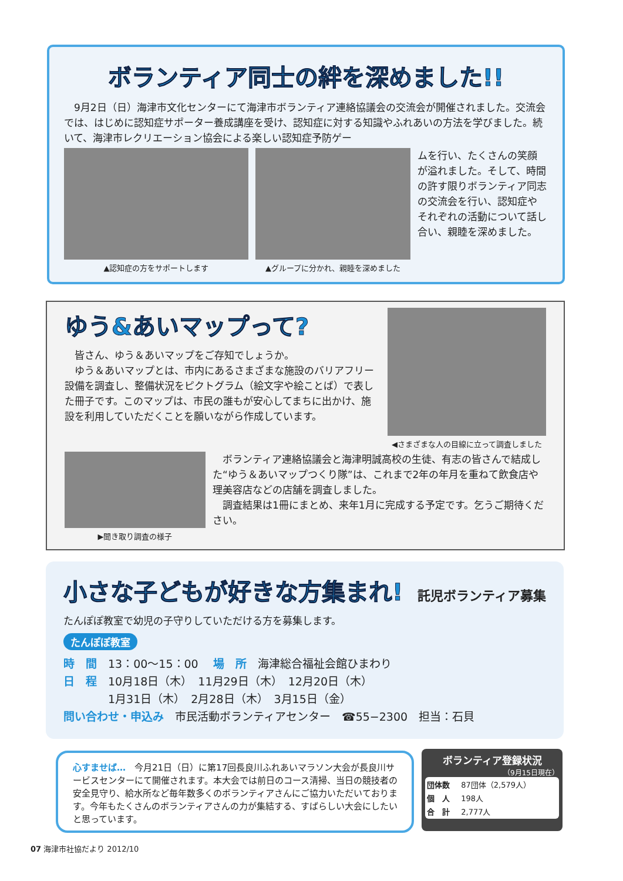ボランティア同士の絆を深めました!!
　9月2日（日）海津市文化センターにて海津市ボランティア連絡協議会の交流会が開催されました。交流会では、はじめに認知症サポーター養成講座を受け、認知症に対する知識やふれあいの方法を学びました。続いて、海津市レクリエーション協会による楽しい認知症予防ゲー
▲認知症の方をサポートします ▲グループに分かれ、親睦を深めました
ムを行い、たくさんの笑顔が溢れました。そして、時間の許す限りボランティア同志の交流会を行い、認知症やそれぞれの活動について話し合い、親睦を深めました。
ゆう&あいマップって?
　皆さん、ゆう＆あいマップをご存知でしょうか。
　ゆう＆あいマップとは、市内にあるさまざまな施設のバリアフリー設備を調査し、整備状況をピクトグラム（絵文字や絵ことば）で表した冊子です。このマップは、市民の誰もが安心してまちに出かけ、施設を利用していただくことを願いながら作成しています。
◀さまざまな人の目線に立って調査しました
▶聞き取り調査の様子
　ボランティア連絡協議会と海津明誠高校の生徒、有志の皆さんで結成した“ゆう＆あいマップつくり隊”は、これまで2年の年月を重ねて飲食店や理美容店などの店舗を調査しました。
　調査結果は1冊にまとめ、来年1月に完成する予定です。乞うご期待ください。
小さな子どもが好きな方集まれ!
託児ボランティア募集
たんぽぽ教室で幼児の子守りしていただける方を募集します。
たんぽぽ教室
時　間　13：00〜15：00　 場　所　海津総合福祉会館ひまわり
日　程　10月18日（木）　11月29日（木）　12月20日（木）
　　　　1月31日（木）　2月28日（木）　3月15日（金）
問い合わせ・申込み　市民活動ボランティアセンター　☎55−2300　担当：石貝
心すませば…　今月21日（日）に第17回長良川ふれあいマラソン大会が長良川サービスセンターにて開催されます。本大会では前日のコース清掃、当日の競技者の安全見守り、給水所など毎年数多くのボランティアさんにご協力いただいております。今年もたくさんのボランティアさんの力が集結する、すばらしい大会にしたいと思っています。
ボランティア登録状況
（9月15日現在）
| 団体数 | 87団体（2,579人） |
| 個 人 | 198人 |
| 合 計 | 2,777人 |
07 海津市社協だより 2012/10